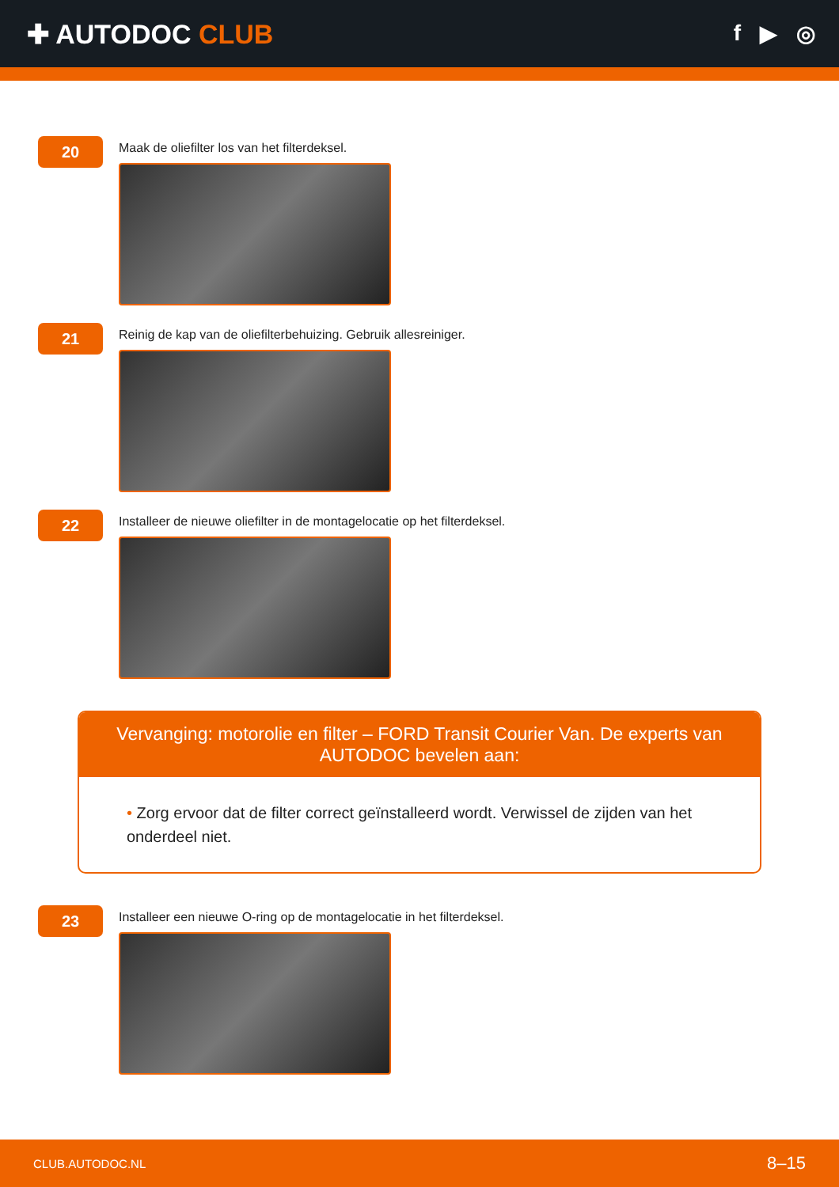✚ AUTODOC CLUB
f ▶ ◎
20
Maak de oliefilter los van het filterdeksel.
21
Reinig de kap van de oliefilterbehuizing. Gebruik allesreiniger.
22
Installeer de nieuwe oliefilter in de montagelocatie op het filterdeksel.
Vervanging: motorolie en filter – FORD Transit Courier Van. De experts van AUTODOC bevelen aan:
• Zorg ervoor dat de filter correct geïnstalleerd wordt. Verwissel de zijden van het onderdeel niet.
23
Installeer een nieuwe O-ring op de montagelocatie in het filterdeksel.
CLUB.AUTODOC.NL 8–15